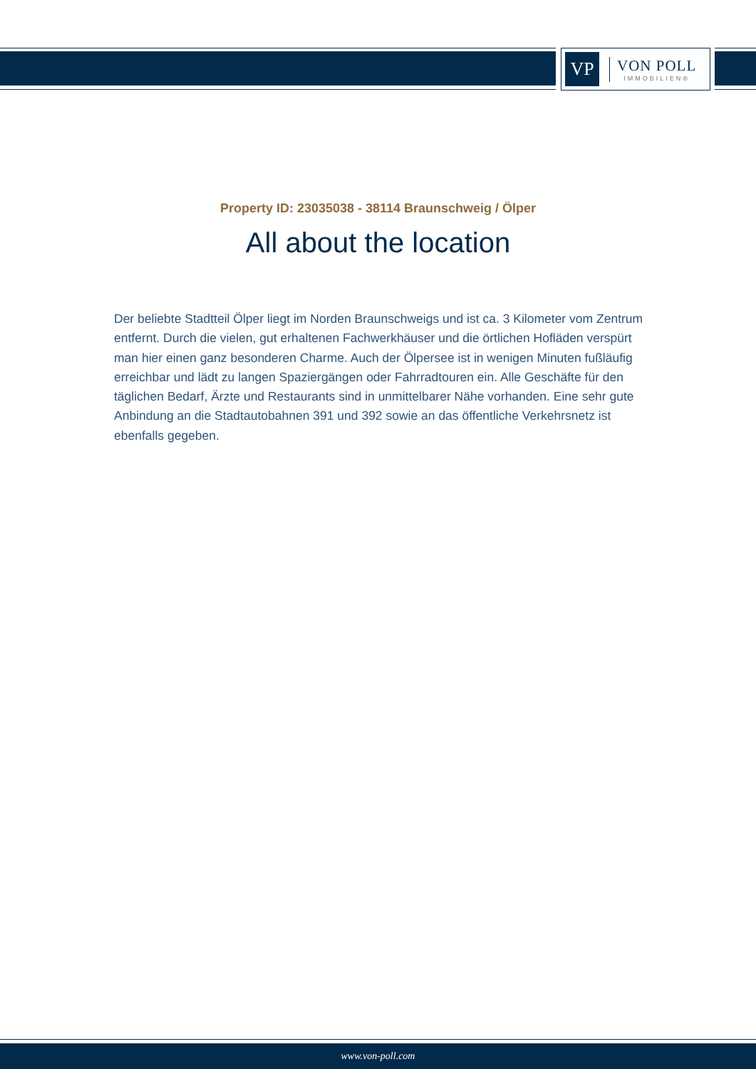VP
VON POLL
IMMOBILIEN®
Property ID: 23035038 - 38114 Braunschweig / Ölper
All about the location
Der beliebte Stadtteil Ölper liegt im Norden Braunschweigs und ist ca. 3 Kilometer vom Zentrum entfernt. Durch die vielen, gut erhaltenen Fachwerkhäuser und die örtlichen Hofläden verspürt man hier einen ganz besonderen Charme. Auch der Ölpersee ist in wenigen Minuten fußläufig erreichbar und lädt zu langen Spaziergängen oder Fahrradtouren ein. Alle Geschäfte für den täglichen Bedarf, Ärzte und Restaurants sind in unmittelbarer Nähe vorhanden. Eine sehr gute Anbindung an die Stadtautobahnen 391 und 392 sowie an das öffentliche Verkehrsnetz ist ebenfalls gegeben.
www.von-poll.com